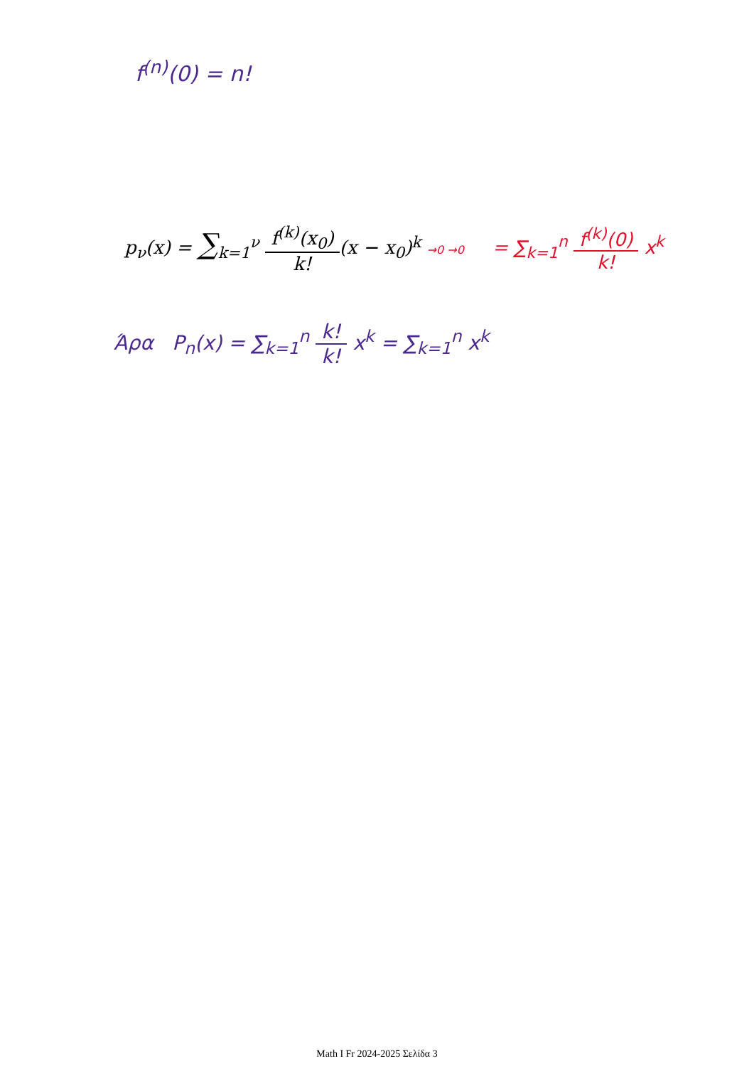f<sup>(n)</sup>(0) = n!
p<sub>ν</sub>(x) = ∑<sub>k=1</sub><sup>ν</sup> f<sup>(k)</sup>(x<sub>0</sub>) k!(x − x<sub>0</sub>)<sup>k</sup> →0 →0
= ∑<sub>k=1</sub><sup>n</sup> f<sup>(k)</sup>(0) k! x<sup>k</sup>
Άρα P<sub>n</sub>(x) = ∑<sub>k=1</sub><sup>n</sup> k! k! x<sup>k</sup> = ∑<sub>k=1</sub><sup>n</sup> x<sup>k</sup>
Math I Fr 2024-2025 Σελίδα 3